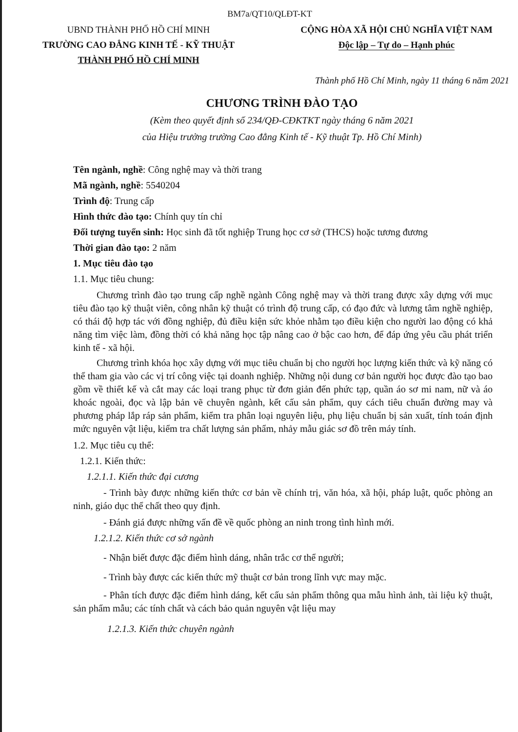BM7a/QT10/QLĐT-KT
UBND THÀNH PHỐ HỒ CHÍ MINH
TRƯỜNG CAO ĐẲNG KINH TẾ - KỸ THUẬT
THÀNH PHỐ HỒ CHÍ MINH
CỘNG HÒA XÃ HỘI CHỦ NGHĨA VIỆT NAM
Độc lập – Tự do – Hạnh phúc
Thành phố Hồ Chí Minh, ngày 11 tháng 6 năm 2021
CHƯƠNG TRÌNH ĐÀO TẠO
(Kèm theo quyết định số 234/QĐ-CĐKTKT ngày tháng 6 năm 2021
của Hiệu trưởng trường Cao đẳng Kinh tế - Kỹ thuật Tp. Hồ Chí Minh)
Tên ngành, nghề: Công nghệ may và thời trang
Mã ngành, nghề: 5540204
Trình độ: Trung cấp
Hình thức đào tạo: Chính quy tín chỉ
Đối tượng tuyển sinh: Học sinh đã tốt nghiệp Trung học cơ sở (THCS) hoặc tương đương
Thời gian đào tạo: 2 năm
1. Mục tiêu đào tạo
1.1. Mục tiêu chung:
Chương trình đào tạo trung cấp nghề ngành Công nghệ may và thời trang được xây dựng với mục tiêu đào tạo kỹ thuật viên, công nhân kỹ thuật có trình độ trung cấp, có đạo đức và lương tâm nghề nghiệp, có thái độ hợp tác với đồng nghiệp, đủ điều kiện sức khỏe nhằm tạo điều kiện cho người lao động có khả năng tìm việc làm, đồng thời có khả năng học tập nâng cao ở bậc cao hơn, để đáp ứng yêu cầu phát triển kinh tế - xã hội.
Chương trình khóa học xây dựng với mục tiêu chuẩn bị cho người học lượng kiến thức và kỹ năng có thể tham gia vào các vị trí công việc tại doanh nghiệp. Những nội dung cơ bản người học được đào tạo bao gồm về thiết kế và cắt may các loại trang phục từ đơn giản đến phức tạp, quần áo sơ mi nam, nữ và áo khoác ngoài, đọc và lập bản vẽ chuyên ngành, kết cấu sản phẩm, quy cách tiêu chuẩn đường may và phương pháp lắp ráp sản phẩm, kiểm tra phân loại nguyên liệu, phụ liệu chuẩn bị sản xuất, tính toán định mức nguyên vật liệu, kiểm tra chất lượng sản phẩm, nhảy mẫu giác sơ đồ trên máy tính.
1.2. Mục tiêu cụ thể:
1.2.1. Kiến thức:
1.2.1.1. Kiến thức đại cương
- Trình bày được những kiến thức cơ bản về chính trị, văn hóa, xã hội, pháp luật, quốc phòng an ninh, giáo dục thể chất theo quy định.
- Đánh giá được những vấn đề về quốc phòng an ninh trong tình hình mới.
1.2.1.2. Kiến thức cơ sở ngành
- Nhận biết được đặc điểm hình dáng, nhân trắc cơ thể người;
- Trình bày được các kiến thức mỹ thuật cơ bản trong lĩnh vực may mặc.
- Phân tích được đặc điểm hình dáng, kết cấu sản phẩm thông qua mẫu hình ảnh, tài liệu kỹ thuật, sản phẩm mẫu; các tính chất và cách bảo quản nguyên vật liệu may
1.2.1.3. Kiến thức chuyên ngành